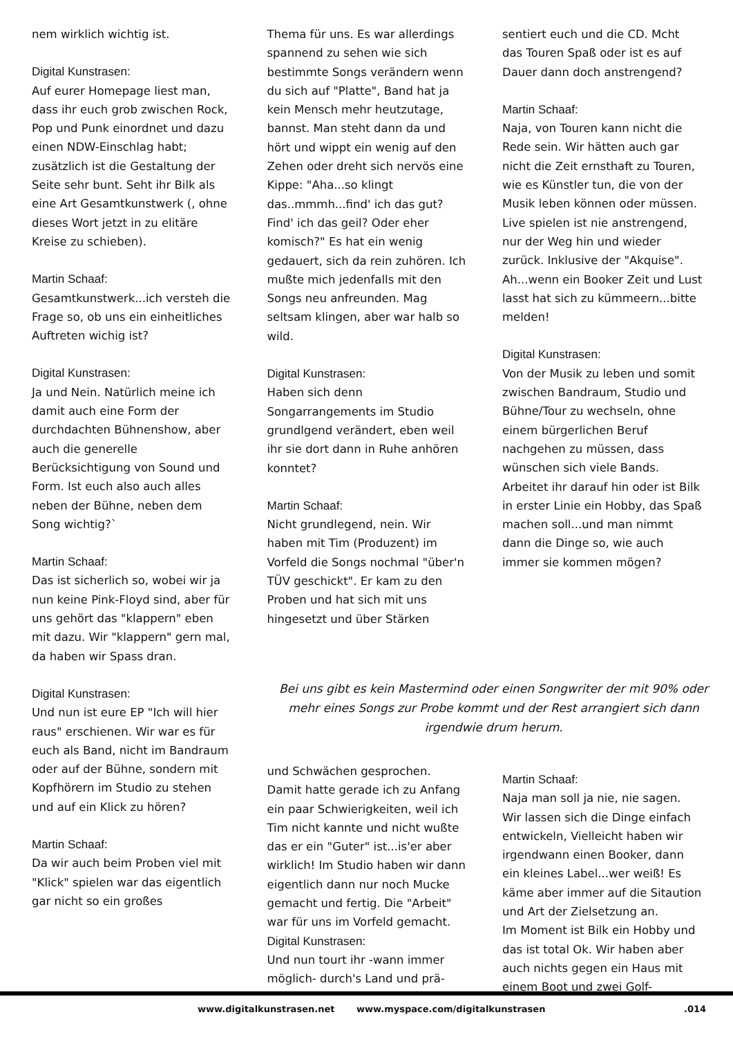nem wirklich wichtig ist.
Digital Kunstrasen:
Auf eurer Homepage liest man, dass ihr euch grob zwischen Rock, Pop und Punk einordnet und dazu einen NDW-Einschlag habt; zusätzlich ist die Gestaltung der Seite sehr bunt. Seht ihr Bilk als eine Art Gesamtkunstwerk (, ohne dieses Wort jetzt in zu elitäre Kreise zu schieben).
Martin Schaaf:
Gesamtkunstwerk...ich versteh die Frage so, ob uns ein einheitliches Auftreten wichig ist?
Digital Kunstrasen:
Ja und Nein. Natürlich meine ich damit auch eine Form der durchdachten Bühnenshow, aber auch die generelle Berücksichtigung von Sound und Form. Ist euch also auch alles neben der Bühne, neben dem Song wichtig?`
Martin Schaaf:
Das ist sicherlich so, wobei wir ja nun keine Pink-Floyd sind, aber für uns gehört das "klappern" eben mit dazu. Wir "klappern" gern mal, da haben wir Spass dran.
Thema für uns. Es war allerdings spannend zu sehen wie sich bestimmte Songs verändern wenn du sich auf "Platte", Band hat ja kein Mensch mehr heutzutage, bannst. Man steht dann da und hört und wippt ein wenig auf den Zehen oder dreht sich nervös eine Kippe: "Aha...so klingt das..mmmh...find' ich das gut? Find' ich das geil? Oder eher komisch?" Es hat ein wenig gedauert, sich da rein zuhören. Ich mußte mich jedenfalls mit den Songs neu anfreunden. Mag seltsam klingen, aber war halb so wild.
Digital Kunstrasen:
Haben sich denn Songarrangements im Studio grundlgend verändert, eben weil ihr sie dort dann in Ruhe anhören konntet?
Martin Schaaf:
Nicht grundlegend, nein. Wir haben mit Tim (Produzent) im Vorfeld die Songs nochmal "über'n TÜV geschickt". Er kam zu den Proben und hat sich mit uns hingesetzt und über Stärken
sentiert euch und die CD. Mcht das Touren Spaß oder ist es auf Dauer dann doch anstrengend?
Martin Schaaf:
Naja, von Touren kann nicht die Rede sein. Wir hätten auch gar nicht die Zeit ernsthaft zu Touren, wie es Künstler tun, die von der Musik leben können oder müssen. Live spielen ist nie anstrengend, nur der Weg hin und wieder zurück. Inklusive der "Akquise".
Ah...wenn ein Booker Zeit und Lust lasst hat sich zu kümmeern...bitte melden!
Digital Kunstrasen:
Von der Musik zu leben und somit zwischen Bandraum, Studio und Bühne/Tour zu wechseln, ohne einem bürgerlichen Beruf nachgehen zu müssen, dass wünschen sich viele Bands. Arbeitet ihr darauf hin oder ist Bilk in erster Linie ein Hobby, das Spaß machen soll...und man nimmt dann die Dinge so, wie auch immer sie kommen mögen?
Digital Kunstrasen:
Und nun ist eure EP "Ich will hier raus" erschienen. Wir war es für euch als Band, nicht im Bandraum oder auf der Bühne, sondern mit Kopfhörern im Studio zu stehen und auf ein Klick zu hören?
Martin Schaaf:
Da wir auch beim Proben viel mit "Klick" spielen war das eigentlich gar nicht so ein großes
Bei uns gibt es kein Mastermind oder einen Songwriter der mit 90% oder mehr eines Songs zur Probe kommt und der Rest arrangiert sich dann irgendwie drum herum.
und Schwächen gesprochen. Damit hatte gerade ich zu Anfang ein paar Schwierigkeiten, weil ich Tim nicht kannte und nicht wußte das er ein "Guter" ist...is'er aber wirklich! Im Studio haben wir dann eigentlich dann nur noch Mucke gemacht und fertig. Die "Arbeit" war für uns im Vorfeld gemacht.
Digital Kunstrasen:
Und nun tourt ihr -wann immer möglich- durch's Land und prä-
Martin Schaaf:
Naja man soll ja nie, nie sagen. Wir lassen sich die Dinge einfach entwickeln, Vielleicht haben wir irgendwann einen Booker, dann ein kleines Label...wer weiß! Es käme aber immer auf die Sitaution und Art der Zielsetzung an.
Im Moment ist Bilk ein Hobby und das ist total Ok. Wir haben aber auch nichts gegen ein Haus mit einem Boot und zwei Golf-
www.digitalkunstrasen.net www.myspace.com/digitalkunstrasen .014